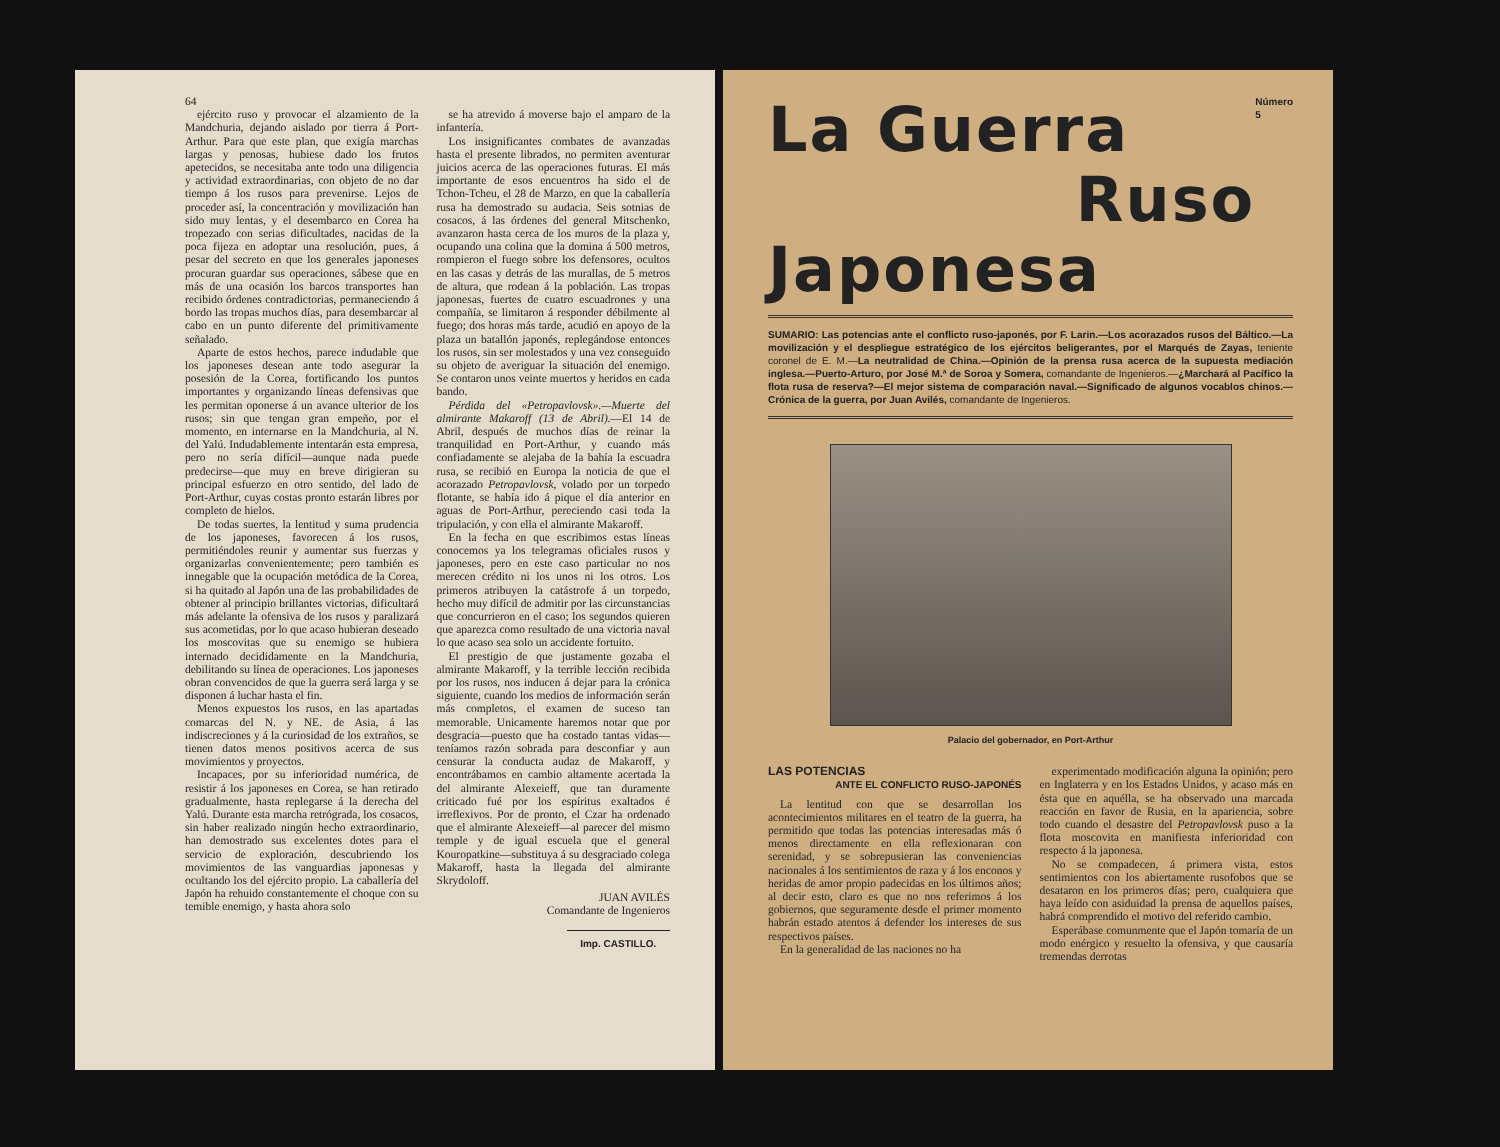64
ejército ruso y provocar el alzamiento de la Mandchuria, dejando aislado por tierra á Port-Arthur. Para que este plan, que exigía marchas largas y penosas, hubiese dado los frutos apetecidos, se necesitaba ante todo una diligencia y actividad extraordinarias, con objeto de no dar tiempo á los rusos para prevenirse. Lejos de proceder así, la concentración y movilización han sido muy lentas, y el desembarco en Corea ha tropezado con serias dificultades, nacidas de la poca fijeza en adoptar una resolución, pues, á pesar del secreto en que los generales japoneses procuran guardar sus operaciones, sábese que en más de una ocasión los barcos transportes han recibido órdenes contradictorias, permaneciendo á bordo las tropas muchos días, para desembarcar al cabo en un punto diferente del primitivamente señalado.
Aparte de estos hechos, parece indudable que los japoneses desean ante todo asegurar la posesión de la Corea, fortificando los puntos importantes y organizando líneas defensivas que les permitan oponerse á un avance ulterior de los rusos; sin que tengan gran empeño, por el momento, en internarse en la Mandchuria, al N. del Yalú. Indudablemente intentarán esta empresa, pero no sería difícil—aunque nada puede predecirse—que muy en breve dirigieran su principal esfuerzo en otro sentido, del lado de Port-Arthur, cuyas costas pronto estarán libres por completo de hielos.
De todas suertes, la lentitud y suma prudencia de los japoneses, favorecen á los rusos, permitiéndoles reunir y aumentar sus fuerzas y organizarlas convenientemente; pero también es innegable que la ocupación metódica de la Corea, si ha quitado al Japón una de las probabilidades de obtener al principio brillantes victorias, dificultará más adelante la ofensiva de los rusos y paralizará sus acometidas, por lo que acaso hubieran deseado los moscovitas que su enemigo se hubiera internado decididamente en la Mandchuria, debilitando su línea de operaciones. Los japoneses obran convencidos de que la guerra será larga y se disponen á luchar hasta el fin.
Menos expuestos los rusos, en las apartadas comarcas del N. y NE. de Asia, á las indiscreciones y á la curiosidad de los extraños, se tienen datos menos positivos acerca de sus movimientos y proyectos.
Incapaces, por su inferioridad numérica, de resistir á los japoneses en Corea, se han retirado gradualmente, hasta replegarse á la derecha del Yalú. Durante esta marcha retrógrada, los cosacos, sin haber realizado ningún hecho extraordinario, han demostrado sus excelentes dotes para el servicio de exploración, descubriendo los movimientos de las vanguardias japonesas y ocultando los del ejército propio. La caballería del Japón ha rehuido constantemente el choque con su temible enemigo, y hasta ahora solo
se ha atrevido á moverse bajo el amparo de la infantería.
Los insignificantes combates de avanzadas hasta el presente librados, no permiten aventurar juicios acerca de las operaciones futuras. El más importante de esos encuentros ha sido el de Tchon-Tcheu, el 28 de Marzo, en que la caballería rusa ha demostrado su audacia. Seis sotnias de cosacos, á las órdenes del general Mitschenko, avanzaron hasta cerca de los muros de la plaza y, ocupando una colina que la domina á 500 metros, rompieron el fuego sobre los defensores, ocultos en las casas y detrás de las murallas, de 5 metros de altura, que rodean á la población. Las tropas japonesas, fuertes de cuatro escuadrones y una compañía, se limitaron á responder débilmente al fuego; dos horas más tarde, acudió en apoyo de la plaza un batallón japonés, replegándose entonces los rusos, sin ser molestados y una vez conseguido su objeto de averiguar la situación del enemigo. Se contaron unos veinte muertos y heridos en cada bando.
Pérdida del «Petropavlovsk».—Muerte del almirante Makaroff (13 de Abril).—El 14 de Abril, después de muchos días de reinar la tranquilidad en Port-Arthur, y cuando más confiadamente se alejaba de la bahía la escuadra rusa, se recibió en Europa la noticia de que el acorazado Petropavlovsk, volado por un torpedo flotante, se había ido á pique el día anterior en aguas de Port-Arthur, pereciendo casi toda la tripulación, y con ella el almirante Makaroff.
En la fecha en que escribimos estas líneas conocemos ya los telegramas oficiales rusos y japoneses, pero en este caso particular no nos merecen crédito ni los unos ni los otros. Los primeros atribuyen la catástrofe á un torpedo, hecho muy difícil de admitir por las circunstancias que concurrieron en el caso; los segundos quieren que aparezca como resultado de una victoria naval lo que acaso sea solo un accidente fortuito.
El prestigio de que justamente gozaba el almirante Makaroff, y la terrible lección recibida por los rusos, nos inducen á dejar para la crónica siguiente, cuando los medios de información serán más completos, el examen de suceso tan memorable. Unicamente haremos notar que por desgracia—puesto que ha costado tantas vidas—teníamos razón sobrada para desconfiar y aun censurar la conducta audaz de Makaroff, y encontrábamos en cambio altamente acertada la del almirante Alexeieff, que tan duramente criticado fué por los espíritus exaltados é irreflexivos. Por de pronto, el Czar ha ordenado que el almirante Alexeieff—al parecer del mismo temple y de igual escuela que el general Kouropatkine—substituya á su desgraciado colega Makaroff, hasta la llegada del almirante Skrydoloff.
JUAN AVILÉS
Comandante de Ingenieros
Imp. CASTILLO.
La Guerra
Ruso Japonesa
Número 5
SUMARIO: Las potencias ante el conflicto ruso-japonés, por F. Larin.—Los acorazados rusos del Báltico.—La movilización y el despliegue estratégico de los ejércitos beligerantes, por el Marqués de Zayas, teniente coronel de E. M.—La neutralidad de China.—Opinión de la prensa rusa acerca de la supuesta mediación inglesa.—Puerto-Arturo, por José M.ª de Soroa y Somera, comandante de Ingenieros.—¿Marchará al Pacífico la flota rusa de reserva?—El mejor sistema de comparación naval.—Significado de algunos vocablos chinos.—Crónica de la guerra, por Juan Avilés, comandante de Ingenieros.
Palacio del gobernador, en Port-Arthur
LAS POTENCIAS
ANTE EL CONFLICTO RUSO-JAPONÉS
La lentitud con que se desarrollan los acontecimientos militares en el teatro de la guerra, ha permitido que todas las potencias interesadas más ó menos directamente en ella reflexionaran con serenidad, y se sobrepusieran las conveniencias nacionales á los sentimientos de raza y á los enconos y heridas de amor propio padecidas en los últimos años; al decir esto, claro es que no nos referimos á los gobiernos, que seguramente desde el primer momento habrán estado atentos á defender los intereses de sus respectivos países.
En la generalidad de las naciones no ha
experimentado modificación alguna la opinión; pero en Inglaterra y en los Estados Unidos, y acaso más en ésta que en aquélla, se ha observado una marcada reacción en favor de Rusia, en la apariencia, sobre todo cuando el desastre del Petropavlovsk puso a la flota moscovita en manifiesta inferioridad con respecto á la japonesa.
No se compadecen, á primera vista, estos sentimientos con los abiertamente rusofobos que se desataron en los primeros días; pero, cualquiera que haya leído con asiduidad la prensa de aquellos países, habrá comprendido el motivo del referido cambio.
Esperábase comunmente que el Japón tomaría de un modo enérgico y resuelto la ofensiva, y que causaría tremendas derrotas